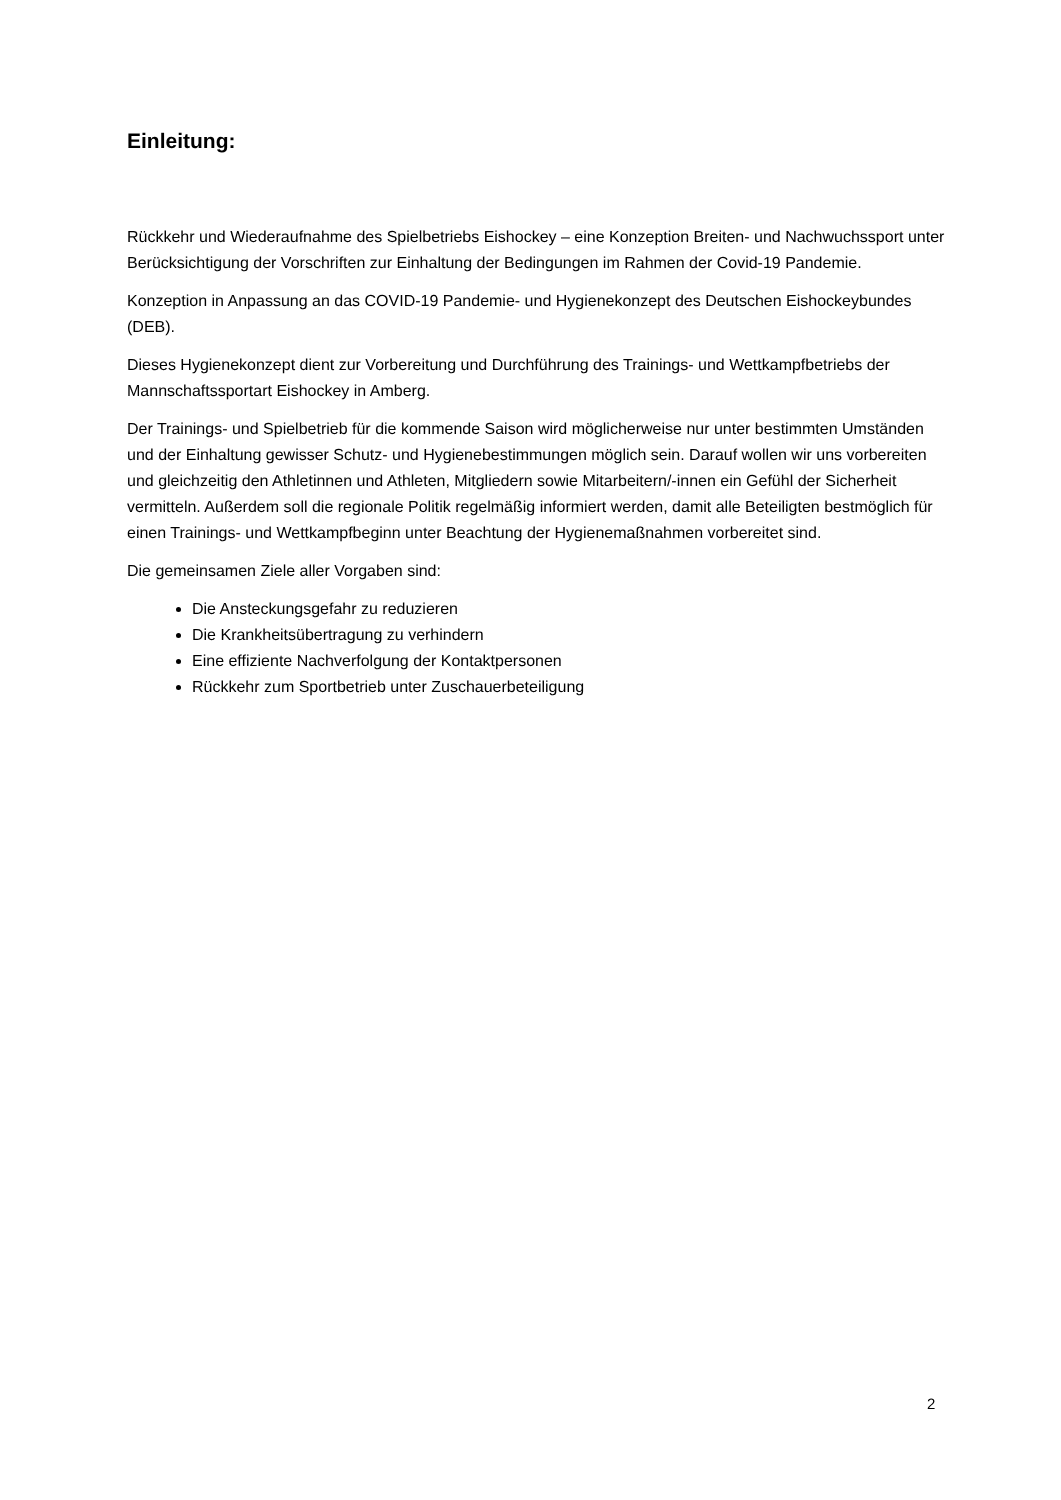Einleitung:
Rückkehr und Wiederaufnahme des Spielbetriebs Eishockey – eine Konzeption Breiten- und Nachwuchssport unter Berücksichtigung der Vorschriften zur Einhaltung der Bedingungen im Rahmen der Covid-19 Pandemie.
Konzeption in Anpassung an das COVID-19 Pandemie- und Hygienekonzept des Deutschen Eishockeybundes (DEB).
Dieses Hygienekonzept dient zur Vorbereitung und Durchführung des Trainings- und Wettkampfbetriebs der Mannschaftssportart Eishockey in Amberg.
Der Trainings- und Spielbetrieb für die kommende Saison wird möglicherweise nur unter bestimmten Umständen und der Einhaltung gewisser Schutz- und Hygienebestimmungen möglich sein. Darauf wollen wir uns vorbereiten und gleichzeitig den Athletinnen und Athleten, Mitgliedern sowie Mitarbeitern/-innen ein Gefühl der Sicherheit vermitteln. Außerdem soll die regionale Politik regelmäßig informiert werden, damit alle Beteiligten bestmöglich für einen Trainings- und Wettkampfbeginn unter Beachtung der Hygienemaßnahmen vorbereitet sind.
Die gemeinsamen Ziele aller Vorgaben sind:
Die Ansteckungsgefahr zu reduzieren
Die Krankheitsübertragung zu verhindern
Eine effiziente Nachverfolgung der Kontaktpersonen
Rückkehr zum Sportbetrieb unter Zuschauerbeteiligung
2